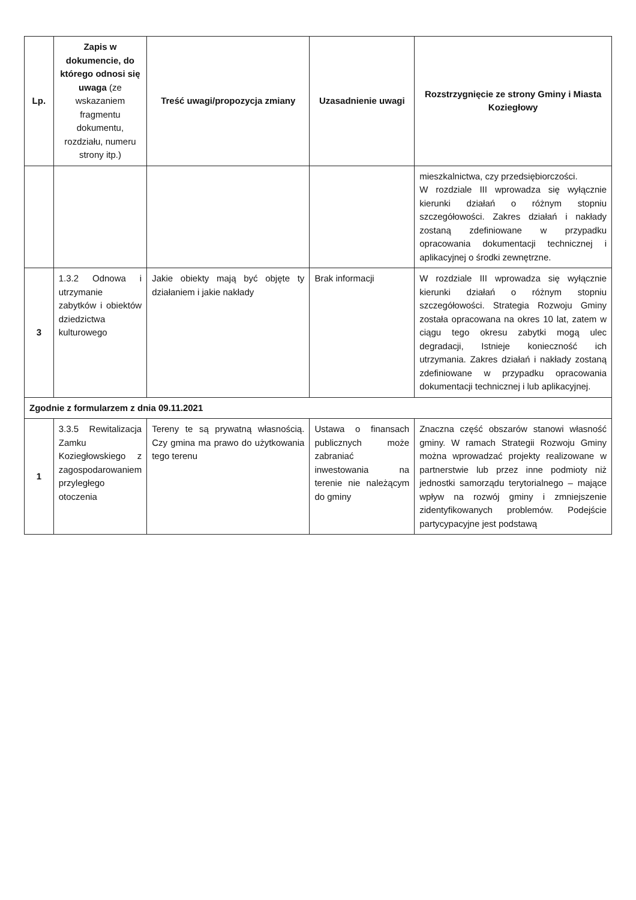| Lp. | Zapis w dokumencie, do którego odnosi się uwaga (ze wskazaniem fragmentu dokumentu, rozdziału, numeru strony itp.) | Treść uwagi/propozycja zmiany | Uzasadnienie uwagi | Rozstrzygnięcie ze strony Gminy i Miasta Koziegłowy |
| --- | --- | --- | --- | --- |
| | | | | mieszkalnictwa, czy przedsiębiorczości. W rozdziale III wprowadza się wyłącznie kierunki działań o różnym stopniu szczegółowości. Zakres działań i nakłady zostaną zdefiniowane w przypadku opracowania dokumentacji technicznej i aplikacyjnej o środki zewnętrzne. |
| 3 | 1.3.2 Odnowa i utrzymanie zabytków i obiektów dziedzictwa kulturowego | Jakie obiekty mają być objęte ty działaniem i jakie nakłady | Brak informacji | W rozdziale III wprowadza się wyłącznie kierunki działań o różnym stopniu szczegółowości. Strategia Rozwoju Gminy została opracowana na okres 10 lat, zatem w ciągu tego okresu zabytki mogą ulec degradacji, Istnieje konieczność ich utrzymania. Zakres działań i nakłady zostaną zdefiniowane w przypadku opracowania dokumentacji technicznej i lub aplikacyjnej. |
| Zgodnie z formularzem z dnia 09.11.2021 | | | | |
| 1 | 3.3.5 Rewitalizacja Zamku Koziegłowskiego z zagospodarowaniem przyległego otoczenia | Tereny te są prywatną własnością. Czy gmina ma prawo do użytkowania tego terenu | Ustawa o finansach publicznych może zabraniać inwestowania na terenie nie należącym do gminy | Znaczna część obszarów stanowi własność gminy. W ramach Strategii Rozwoju Gminy można wprowadzać projekty realizowane w partnerstwie lub przez inne podmioty niż jednostki samorządu terytorialnego – mające wpływ na rozwój gminy i zmniejszenie zidentyfikowanych problemów. Podejście partycypacyjne jest podstawą |